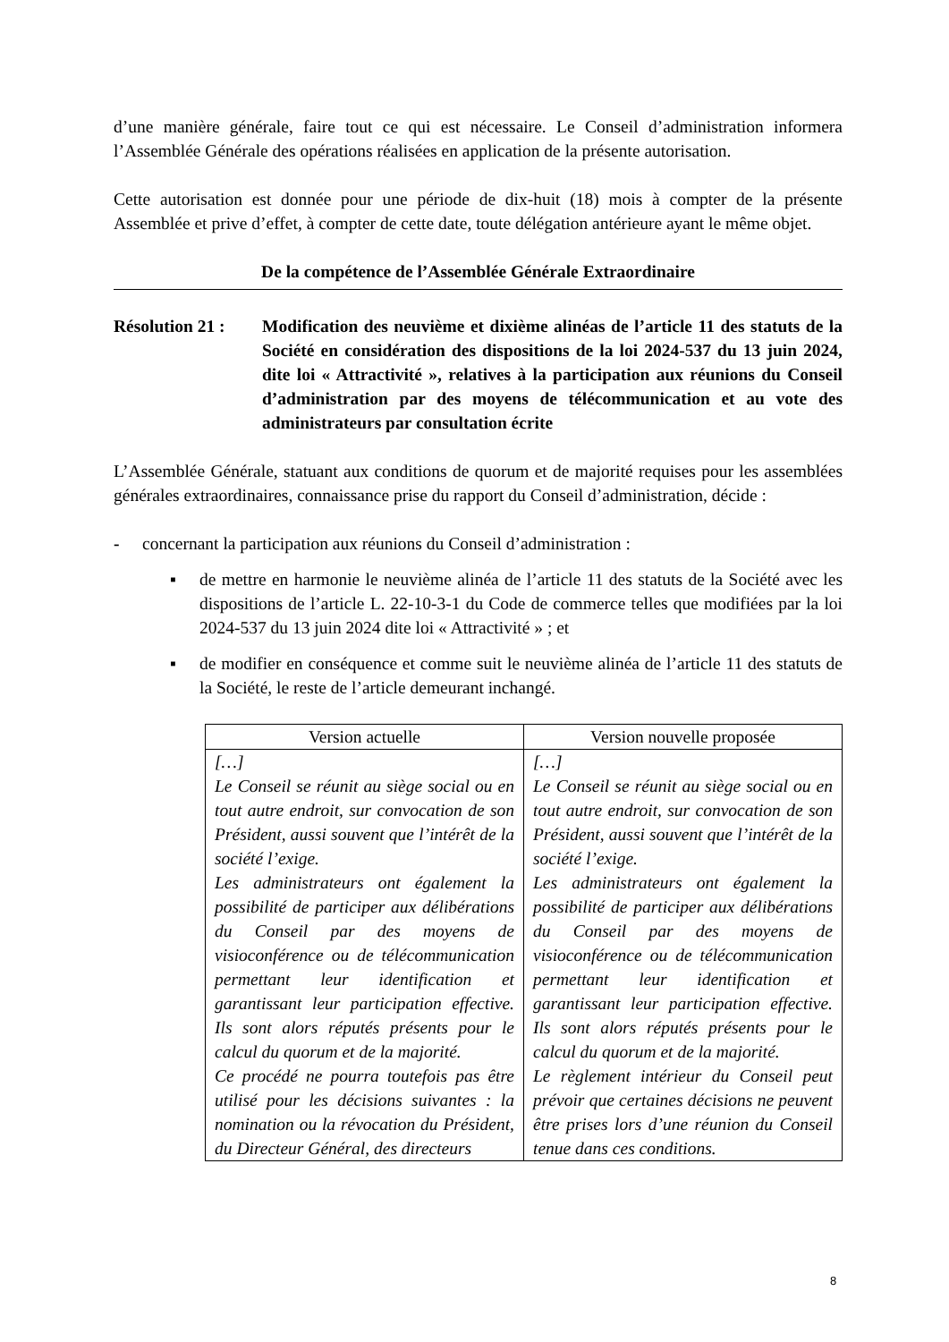d’une manière générale, faire tout ce qui est nécessaire. Le Conseil d’administration informera l’Assemblée Générale des opérations réalisées en application de la présente autorisation.
Cette autorisation est donnée pour une période de dix-huit (18) mois à compter de la présente Assemblée et prive d’effet, à compter de cette date, toute délégation antérieure ayant le même objet.
De la compétence de l’Assemblée Générale Extraordinaire
Résolution 21 :
Modification des neuvième et dixième alinéas de l’article 11 des statuts de la Société en considération des dispositions de la loi 2024-537 du 13 juin 2024, dite loi « Attractivité », relatives à la participation aux réunions du Conseil d’administration par des moyens de télécommunication et au vote des administrateurs par consultation écrite
L’Assemblée Générale, statuant aux conditions de quorum et de majorité requises pour les assemblées générales extraordinaires, connaissance prise du rapport du Conseil d’administration, décide :
- concernant la participation aux réunions du Conseil d’administration :
▪ de mettre en harmonie le neuvième alinéa de l’article 11 des statuts de la Société avec les dispositions de l’article L. 22-10-3-1 du Code de commerce telles que modifiées par la loi 2024-537 du 13 juin 2024 dite loi « Attractivité » ; et
▪ de modifier en conséquence et comme suit le neuvième alinéa de l’article 11 des statuts de la Société, le reste de l’article demeurant inchangé.
| Version actuelle | Version nouvelle proposée |
| --- | --- |
| […] Le Conseil se réunit au siège social ou en tout autre endroit, sur convocation de son Président, aussi souvent que l’intérêt de la société l’exige. Les administrateurs ont également la possibilité de participer aux délibérations du Conseil par des moyens de visioconférence ou de télécommunication permettant leur identification et garantissant leur participation effective. Ils sont alors réputés présents pour le calcul du quorum et de la majorité. Ce procédé ne pourra toutefois pas être utilisé pour les décisions suivantes : la nomination ou la révocation du Président, du Directeur Général, des directeurs | […] Le Conseil se réunit au siège social ou en tout autre endroit, sur convocation de son Président, aussi souvent que l’intérêt de la société l’exige. Les administrateurs ont également la possibilité de participer aux délibérations du Conseil par des moyens de visioconférence ou de télécommunication permettant leur identification et garantissant leur participation effective. Ils sont alors réputés présents pour le calcul du quorum et de la majorité. Le règlement intérieur du Conseil peut prévoir que certaines décisions ne peuvent être prises lors d’une réunion du Conseil tenue dans ces conditions. |
8